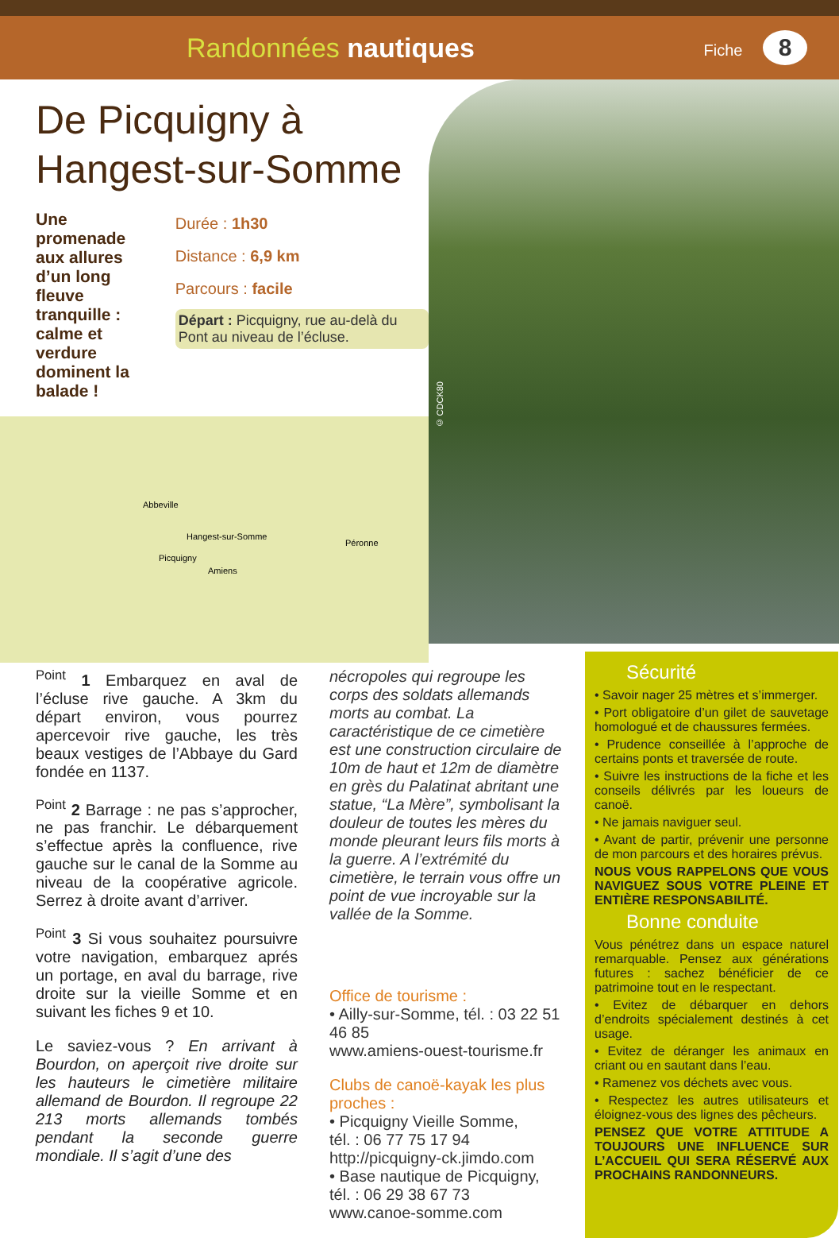Randonnées nautiques
Fiche 8
De Picquigny à
Hangest-sur-Somme
Une promenade aux allures d’un long fleuve tranquille : calme et verdure dominent la balade !
Durée : 1h30
Distance : 6,9 km
Parcours : facile
Départ : Picquigny, rue au-delà du Pont au niveau de l’écluse.
Abbeville
Hangest-sur-Somme
Picquigny
Amiens
Péronne
© CDCK80
<sup>Point</sup> 1 Embarquez en aval de l’écluse rive gauche. A 3km du départ environ, vous pourrez apercevoir rive gauche, les très beaux vestiges de l’Abbaye du Gard fondée en 1137.
<sup>Point</sup> 2 Barrage : ne pas s’approcher, ne pas franchir. Le débarquement s’effectue après la confluence, rive gauche sur le canal de la Somme au niveau de la coopérative agricole. Serrez à droite avant d’arriver.
<sup>Point</sup> 3 Si vous souhaitez poursuivre votre navigation, embarquez aprés un portage, en aval du barrage, rive droite sur la vieille Somme et en suivant les fiches 9 et 10.
Le saviez-vous ? En arrivant à Bourdon, on aperçoit rive droite sur les hauteurs le cimetière militaire allemand de Bourdon. Il regroupe 22 213 morts allemands tombés pendant la seconde guerre mondiale. Il s’agit d’une des
nécropoles qui regroupe les corps des soldats allemands morts au combat. La caractéristique de ce cimetière est une construction circulaire de 10m de haut et 12m de diamètre en grès du Palatinat abritant une statue, “La Mère”, symbolisant la douleur de toutes les mères du monde pleurant leurs fils morts à la guerre. A l’extrémité du cimetière, le terrain vous offre un point de vue incroyable sur la vallée de la Somme.
Office de tourisme :
• Ailly-sur-Somme, tél. : 03 22 51 46 85
www.amiens-ouest-tourisme.fr
Clubs de canoë-kayak les plus proches :
• Picquigny Vieille Somme,
tél. : 06 77 75 17 94
http://picquigny-ck.jimdo.com
• Base nautique de Picquigny,
tél. : 06 29 38 67 73
www.canoe-somme.com
Sécurité
• Savoir nager 25 mètres et s’immerger.
• Port obligatoire d’un gilet de sauvetage homologué et de chaussures fermées.
• Prudence conseillée à l’approche de certains ponts et traversée de route.
• Suivre les instructions de la fiche et les conseils délivrés par les loueurs de canoë.
• Ne jamais naviguer seul.
• Avant de partir, prévenir une personne de mon parcours et des horaires prévus.
NOUS VOUS RAPPELONS QUE VOUS NAVIGUEZ SOUS VOTRE PLEINE ET ENTIÈRE RESPONSABILITÉ.
Bonne conduite
Vous pénétrez dans un espace naturel remarquable. Pensez aux générations futures : sachez bénéficier de ce patrimoine tout en le respectant.
• Evitez de débarquer en dehors d’endroits spécialement destinés à cet usage.
• Evitez de déranger les animaux en criant ou en sautant dans l’eau.
• Ramenez vos déchets avec vous.
• Respectez les autres utilisateurs et éloignez-vous des lignes des pêcheurs.
PENSEZ QUE VOTRE ATTITUDE A TOUJOURS UNE INFLUENCE SUR L’ACCUEIL QUI SERA RÉSERVÉ AUX PROCHAINS RANDONNEURS.